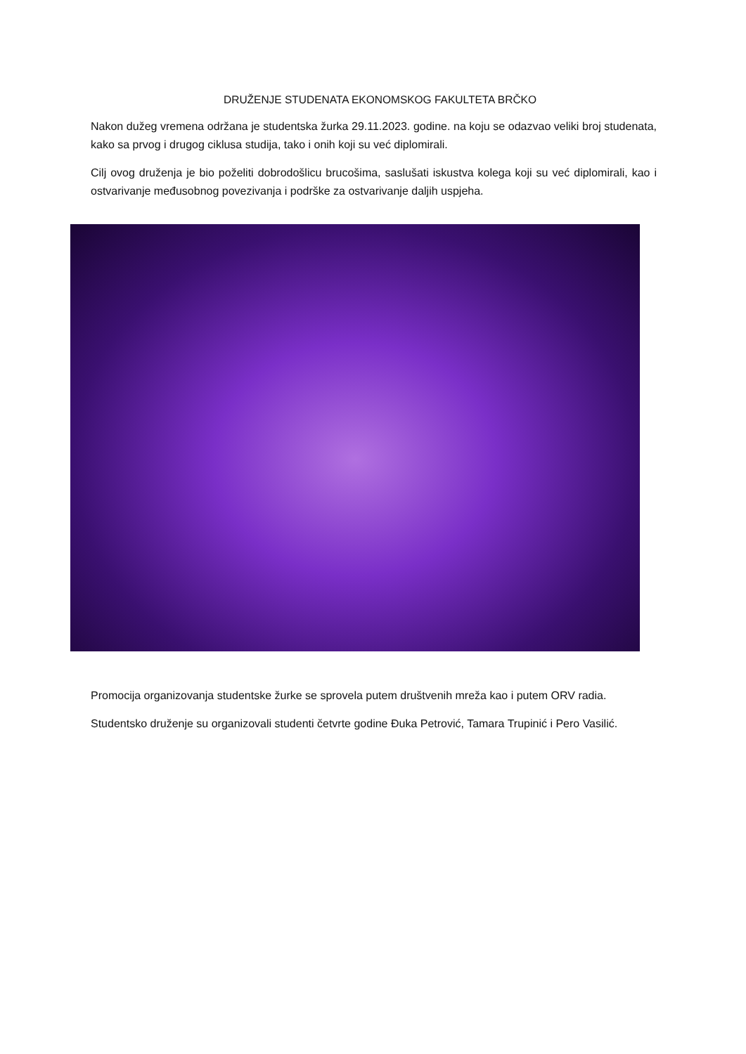DRUŽENJE STUDENATA EKONOMSKOG FAKULTETA BRČKO
Nakon dužeg vremena održana je studentska žurka 29.11.2023. godine. na koju se odazvao veliki broj studenata, kako sa prvog i drugog ciklusa studija, tako i onih koji su već diplomirali.
Cilj ovog druženja je bio poželiti dobrodošlicu brucošima, saslušati iskustva kolega koji su već diplomirali, kao i ostvarivanje međusobnog povezivanja i podrške za ostvarivanje daljih uspjeha.
Promocija organizovanja studentske žurke se sprovela putem društvenih mreža kao i putem ORV radia.
Studentsko druženje su organizovali studenti četvrte godine Đuka Petrović, Tamara Trupinić i Pero Vasilić.